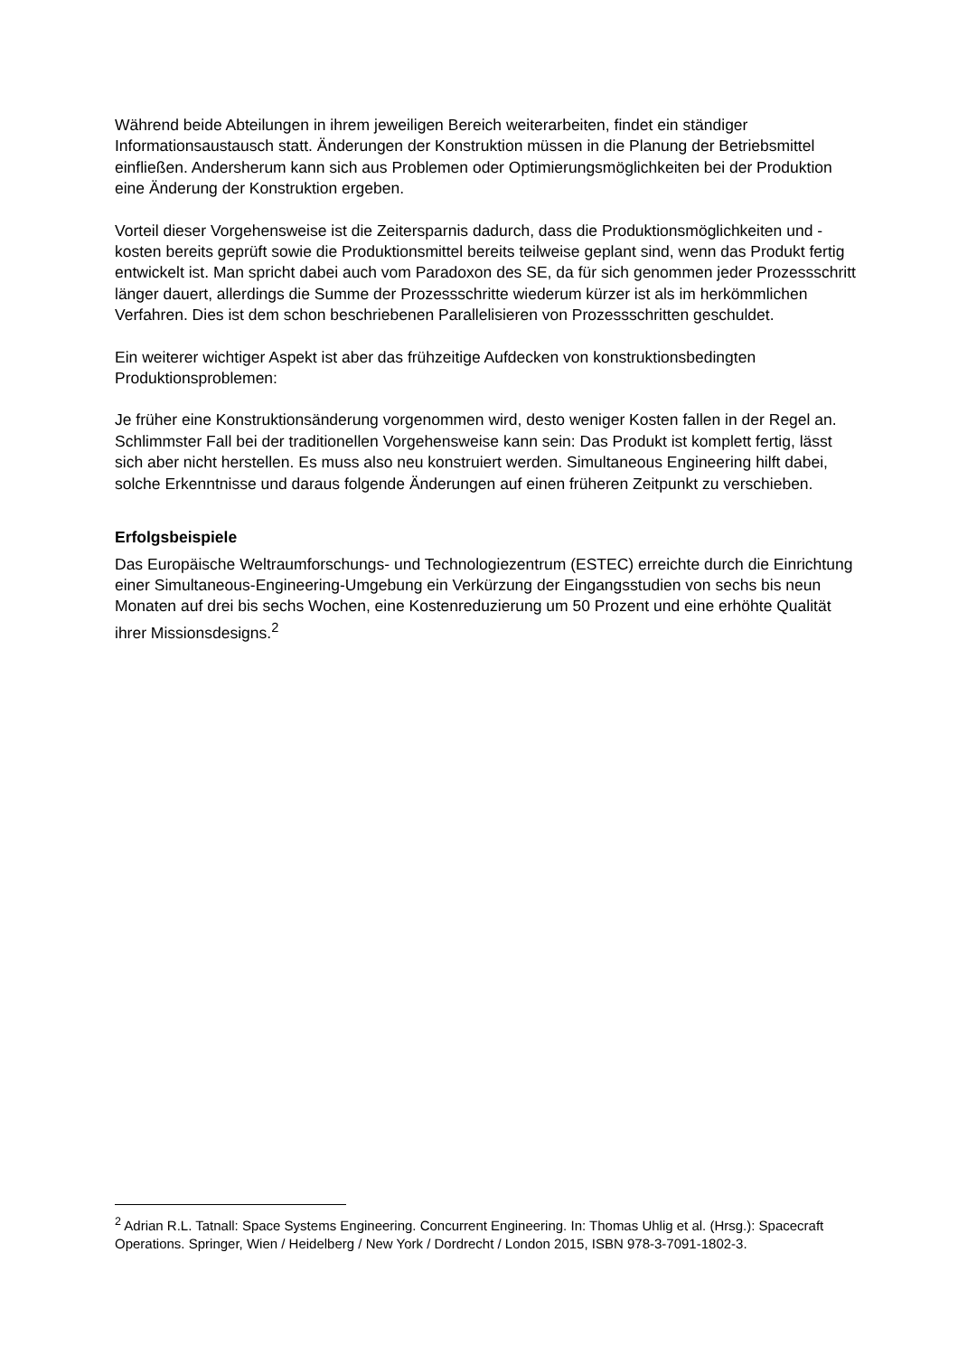Während beide Abteilungen in ihrem jeweiligen Bereich weiterarbeiten, findet ein ständiger Informationsaustausch statt. Änderungen der Konstruktion müssen in die Planung der Betriebsmittel einfließen. Andersherum kann sich aus Problemen oder Optimierungsmöglichkeiten bei der Produktion eine Änderung der Konstruktion ergeben.
Vorteil dieser Vorgehensweise ist die Zeitersparnis dadurch, dass die Produktionsmöglichkeiten und -kosten bereits geprüft sowie die Produktionsmittel bereits teilweise geplant sind, wenn das Produkt fertig entwickelt ist. Man spricht dabei auch vom Paradoxon des SE, da für sich genommen jeder Prozessschritt länger dauert, allerdings die Summe der Prozessschritte wiederum kürzer ist als im herkömmlichen Verfahren. Dies ist dem schon beschriebenen Parallelisieren von Prozessschritten geschuldet.
Ein weiterer wichtiger Aspekt ist aber das frühzeitige Aufdecken von konstruktionsbedingten Produktionsproblemen:
Je früher eine Konstruktionsänderung vorgenommen wird, desto weniger Kosten fallen in der Regel an. Schlimmster Fall bei der traditionellen Vorgehensweise kann sein: Das Produkt ist komplett fertig, lässt sich aber nicht herstellen. Es muss also neu konstruiert werden. Simultaneous Engineering hilft dabei, solche Erkenntnisse und daraus folgende Änderungen auf einen früheren Zeitpunkt zu verschieben.
Erfolgsbeispiele
Das Europäische Weltraumforschungs- und Technologiezentrum (ESTEC) erreichte durch die Einrichtung einer Simultaneous-Engineering-Umgebung ein Verkürzung der Eingangsstudien von sechs bis neun Monaten auf drei bis sechs Wochen, eine Kostenreduzierung um 50 Prozent und eine erhöhte Qualität ihrer Missionsdesigns.<sup>2</sup>
<sup>2</sup> Adrian R.L. Tatnall: Space Systems Engineering. Concurrent Engineering. In: Thomas Uhlig et al. (Hrsg.): Spacecraft Operations. Springer, Wien / Heidelberg / New York / Dordrecht / London 2015, ISBN 978-3-7091-1802-3.